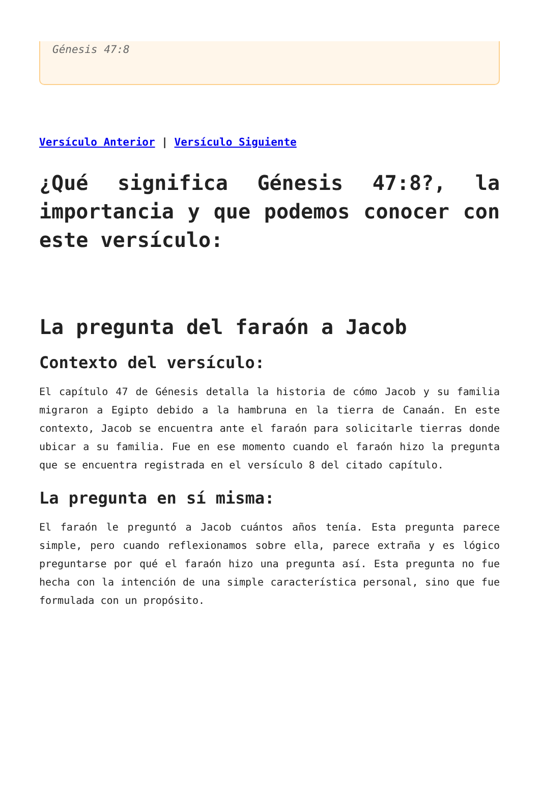Génesis 47:8
Versículo Anterior | Versículo Siguiente
¿Qué significa Génesis 47:8?, la importancia y que podemos conocer con este versículo:
La pregunta del faraón a Jacob
Contexto del versículo:
El capítulo 47 de Génesis detalla la historia de cómo Jacob y su familia migraron a Egipto debido a la hambruna en la tierra de Canaán. En este contexto, Jacob se encuentra ante el faraón para solicitarle tierras donde ubicar a su familia. Fue en ese momento cuando el faraón hizo la pregunta que se encuentra registrada en el versículo 8 del citado capítulo.
La pregunta en sí misma:
El faraón le preguntó a Jacob cuántos años tenía. Esta pregunta parece simple, pero cuando reflexionamos sobre ella, parece extraña y es lógico preguntarse por qué el faraón hizo una pregunta así. Esta pregunta no fue hecha con la intención de una simple característica personal, sino que fue formulada con un propósito.